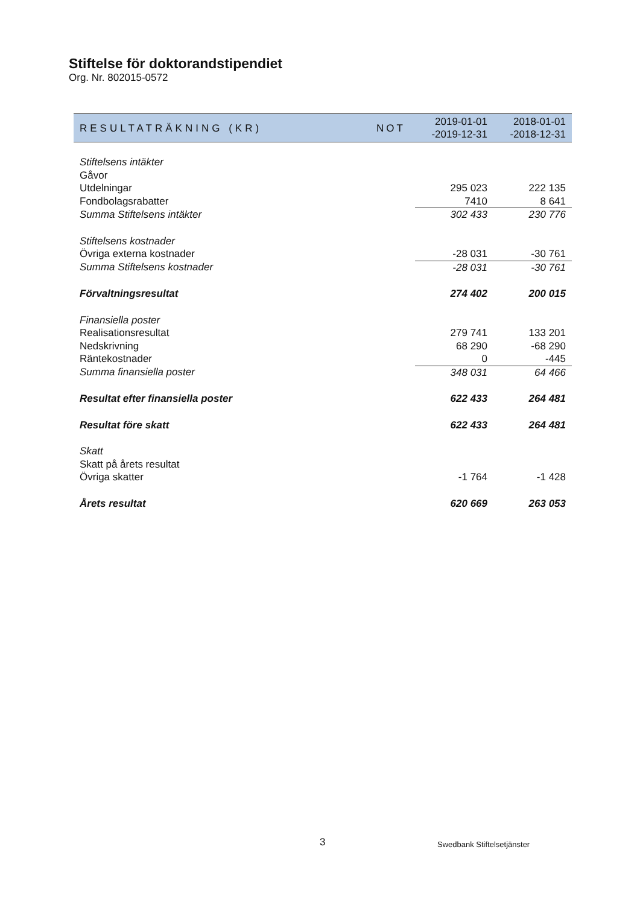Stiftelse för doktorandstipendiet
Org. Nr. 802015-0572
| RESULTATRÄKNING (KR) | NOT | 2019-01-01 -2019-12-31 | 2018-01-01 -2018-12-31 |
| --- | --- | --- | --- |
| Stiftelsens intäkter | | | |
| Gåvor | | | |
| Utdelningar | | 295 023 | 222 135 |
| Fondbolagsrabatter | | 7410 | 8 641 |
| Summa Stiftelsens intäkter | | 302 433 | 230 776 |
| Stiftelsens kostnader | | | |
| Övriga externa kostnader | | -28 031 | -30 761 |
| Summa Stiftelsens kostnader | | -28 031 | -30 761 |
| Förvaltningsresultat | | 274 402 | 200 015 |
| Finansiella poster | | | |
| Realisationsresultat | | 279 741 | 133 201 |
| Nedskrivning | | 68 290 | -68 290 |
| Räntekostnader | | 0 | -445 |
| Summa finansiella poster | | 348 031 | 64 466 |
| Resultat efter finansiella poster | | 622 433 | 264 481 |
| Resultat före skatt | | 622 433 | 264 481 |
| Skatt | | | |
| Skatt på årets resultat | | | |
| Övriga skatter | | -1 764 | -1 428 |
| Årets resultat | | 620 669 | 263 053 |
3 Swedbank Stiftelsetjänster